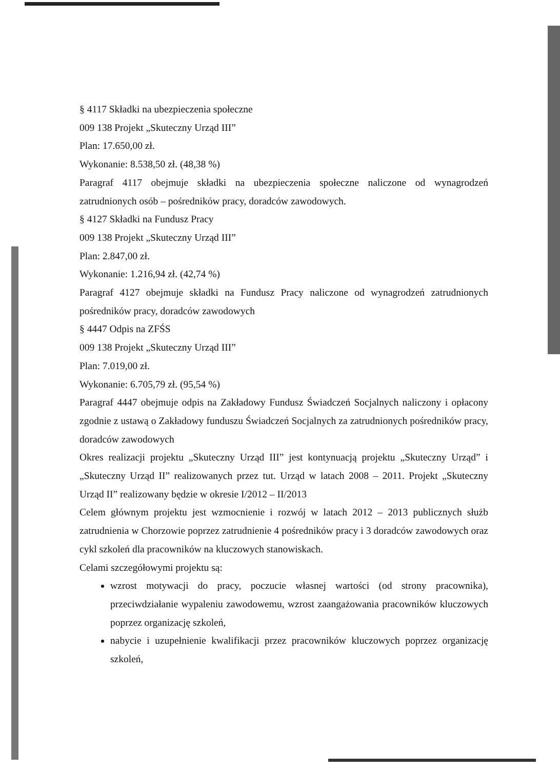§ 4117 Składki na ubezpieczenia społeczne
009 138 Projekt „Skuteczny Urząd III”
Plan: 17.650,00 zł.
Wykonanie: 8.538,50 zł. (48,38 %)
Paragraf 4117 obejmuje składki na ubezpieczenia społeczne naliczone od wynagrodzeń zatrudnionych osób – pośredników pracy, doradców zawodowych.
§ 4127 Składki na Fundusz Pracy
009 138 Projekt „Skuteczny Urząd III”
Plan: 2.847,00 zł.
Wykonanie: 1.216,94 zł. (42,74 %)
Paragraf 4127 obejmuje składki na Fundusz Pracy naliczone od wynagrodzeń zatrudnionych pośredników pracy, doradców zawodowych
§ 4447 Odpis na ZFŚS
009 138 Projekt „Skuteczny Urząd III”
Plan: 7.019,00 zł.
Wykonanie: 6.705,79 zł. (95,54 %)
Paragraf 4447 obejmuje odpis na Zakładowy Fundusz Świadczeń Socjalnych naliczony i opłacony zgodnie z ustawą o Zakładowy funduszu Świadczeń Socjalnych za zatrudnionych pośredników pracy, doradców zawodowych
Okres realizacji projektu „Skuteczny Urząd III” jest kontynuacją projektu „Skuteczny Urząd” i „Skuteczny Urząd II” realizowanych przez tut. Urząd w latach 2008 – 2011. Projekt „Skuteczny Urząd II” realizowany będzie w okresie I/2012 – II/2013
Celem głównym projektu jest wzmocnienie i rozwój w latach 2012 – 2013 publicznych służb zatrudnienia w Chorzowie poprzez zatrudnienie 4 pośredników pracy i 3 doradców zawodowych oraz cykl szkoleń dla pracowników na kluczowych stanowiskach.
Celami szczegółowymi projektu są:
wzrost motywacji do pracy, poczucie własnej wartości (od strony pracownika), przeciwdziałanie wypaleniu zawodowemu, wzrost zaangażowania pracowników kluczowych poprzez organizację szkoleń,
nabycie i uzupełnienie kwalifikacji przez pracowników kluczowych poprzez organizację szkoleń,